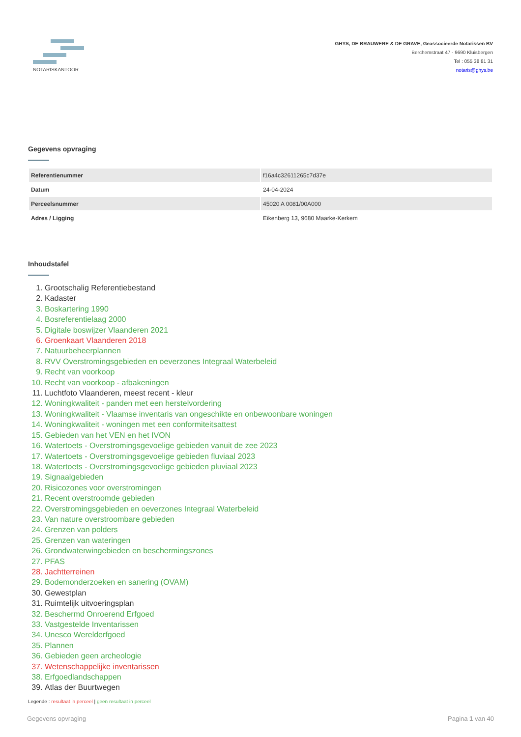NOTARISKANTOOR
GHYS, DE BRAUWERE & DE GRAVE, Geassocieerde Notarissen BV
Berchemstraat 47 - 9690 Kluisbergen
Tel : 055 38 81 31
notaris@ghys.be
Gegevens opvraging
| Referentienummer | f16a4c32611265c7d37e |
| Datum | 24-04-2024 |
| Perceelsnummer | 45020 A 0081/00A000 |
| Adres / Ligging | Eikenberg 13, 9680 Maarke-Kerkem |
Inhoudstafel
1. Grootschalig Referentiebestand
2. Kadaster
3. Boskartering 1990
4. Bosreferentielaag 2000
5. Digitale boswijzer Vlaanderen 2021
6. Groenkaart Vlaanderen 2018
7. Natuurbeheerplannen
8. RVV Overstromingsgebieden en oeverzones Integraal Waterbeleid
9. Recht van voorkoop
10. Recht van voorkoop - afbakeningen
11. Luchtfoto Vlaanderen, meest recent - kleur
12. Woningkwaliteit - panden met een herstelvordering
13. Woningkwaliteit - Vlaamse inventaris van ongeschikte en onbewoonbare woningen
14. Woningkwaliteit - woningen met een conformiteitsattest
15. Gebieden van het VEN en het IVON
16. Watertoets - Overstromingsgevoelige gebieden vanuit de zee 2023
17. Watertoets - Overstromingsgevoelige gebieden fluviaal 2023
18. Watertoets - Overstromingsgevoelige gebieden pluviaal 2023
19. Signaalgebieden
20. Risicozones voor overstromingen
21. Recent overstroomde gebieden
22. Overstromingsgebieden en oeverzones Integraal Waterbeleid
23. Van nature overstroombare gebieden
24. Grenzen van polders
25. Grenzen van wateringen
26. Grondwaterwingebieden en beschermingszones
27. PFAS
28. Jachtterreinen
29. Bodemonderzoeken en sanering (OVAM)
30. Gewestplan
31. Ruimtelijk uitvoeringsplan
32. Beschermd Onroerend Erfgoed
33. Vastgestelde Inventarissen
34. Unesco Werelderfgoed
35. Plannen
36. Gebieden geen archeologie
37. Wetenschappelijke inventarissen
38. Erfgoedlandschappen
39. Atlas der Buurtwegen
Legende : resultaat in perceel | geen resultaat in perceel
Gegevens opvraging Pagina 1 van 40